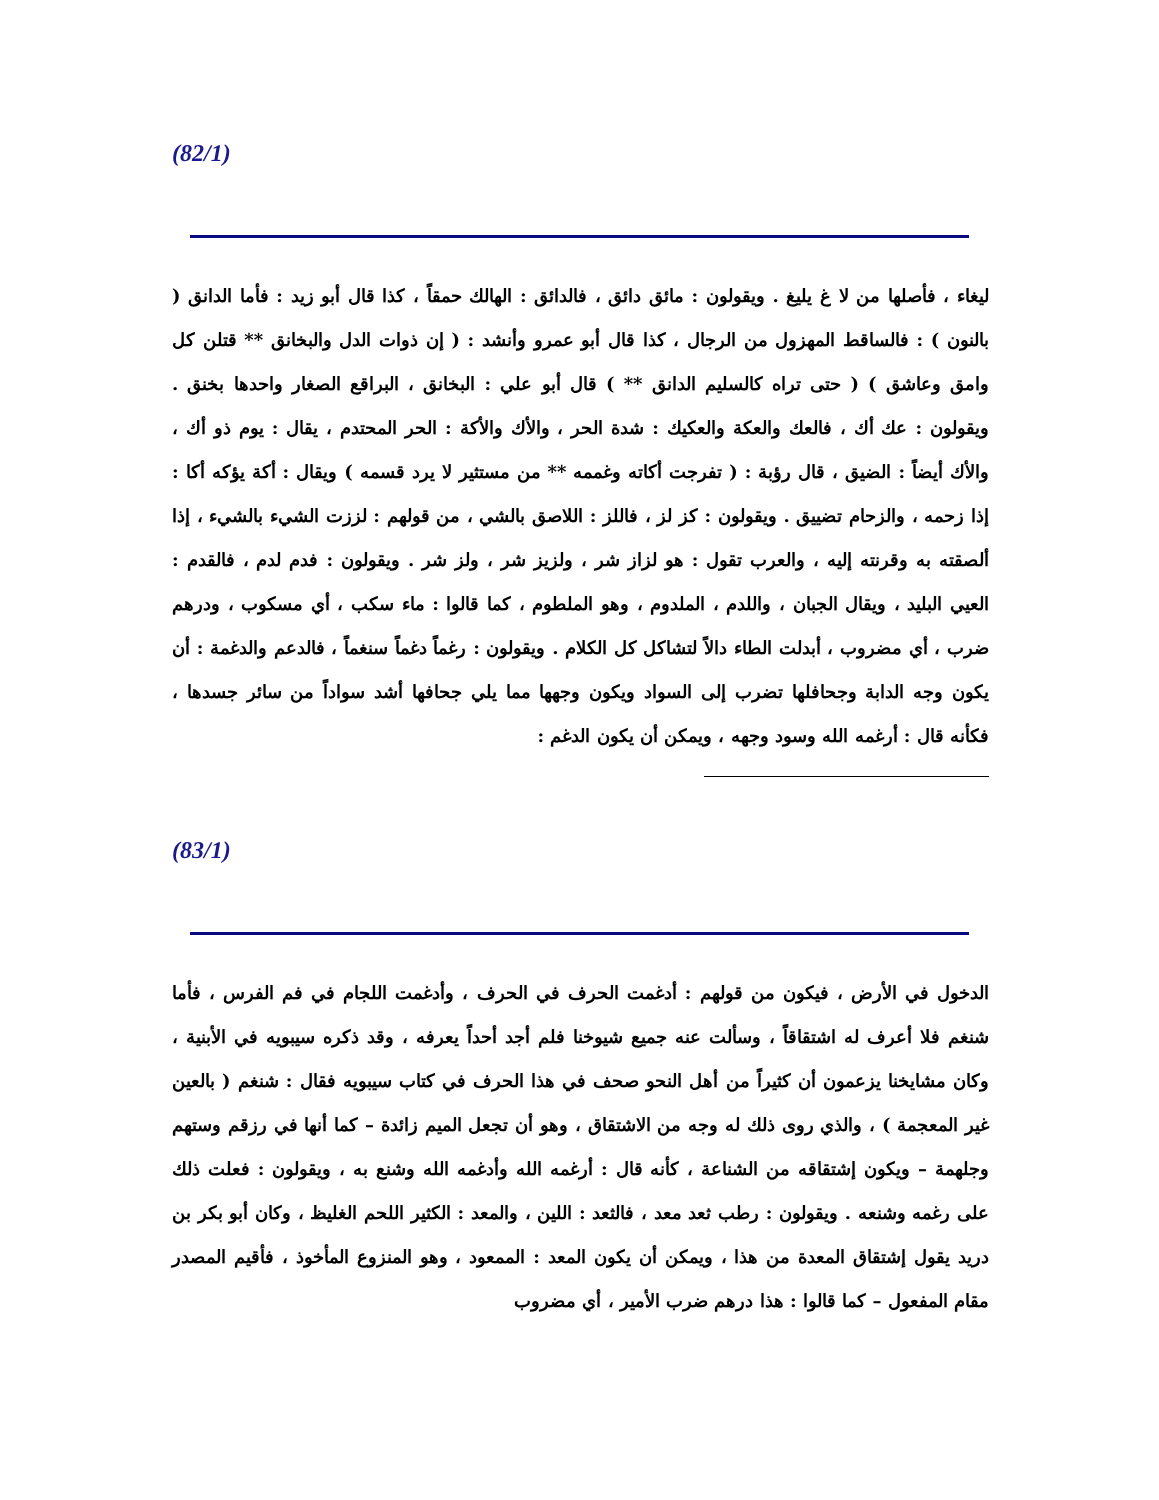(82/1)
ليغاء ، فأصلها من لا غ يليغ . ويقولون : مائق دائق ، فالدائق : الهالك حمقاً ، كذا قال أبو زيد : فأما الدانق ( بالنون ) : فالساقط المهزول من الرجال ، كذا قال أبو عمرو وأنشد : ( إن ذوات الدل والبخانق ** قتلن كل وامق وعاشق ) ( حتى تراه كالسليم الدانق ** ) قال أبو علي : البخانق ، البراقع الصغار واحدها بخنق . ويقولون : عك أك ، فالعك والعكة والعكيك : شدة الحر ، والأك والأكة : الحر المحتدم ، يقال : يوم ذو أك ، والأك أيضاً : الضيق ، قال رؤبة : ( تفرجت أكاته وغممه ** من مستثير لا يرد قسمه ) ويقال : أكة يؤكه أكا : إذا زحمه ، والزحام تضييق . ويقولون : كز لز ، فاللز : اللاصق بالشي ، من قولهم : لززت الشيء بالشيء ، إذا ألصقته به وقرنته إليه ، والعرب تقول : هو لزاز شر ، ولزيز شر ، ولز شر . ويقولون : فدم لدم ، فالقدم : العيي البليد ، ويقال الجبان ، واللدم ، الملدوم ، وهو الملطوم ، كما قالوا : ماء سكب ، أي مسكوب ، ودرهم ضرب ، أي مضروب ، أبدلت الطاء دالاً لتشاكل كل الكلام . ويقولون : رغماً دغماً سنغماً ، فالدعم والدغمة : أن يكون وجه الدابة وجحافلها تضرب إلى السواد ويكون وجهها مما يلي جحافها أشد سواداً من سائر جسدها ، فكأنه قال : أرغمه الله وسود وجهه ، ويمكن أن يكون الدغم :
(83/1)
الدخول في الأرض ، فيكون من قولهم : أدغمت الحرف في الحرف ، وأدغمت اللجام في فم الفرس ، فأما شنغم فلا أعرف له اشتقاقاً ، وسألت عنه جميع شيوخنا فلم أجد أحداً يعرفه ، وقد ذكره سيبويه في الأبنية ، وكان مشايخنا يزعمون أن كثيراً من أهل النحو صحف في هذا الحرف في كتاب سيبويه فقال : شنغم ( بالعين غير المعجمة ) ، والذي روى ذلك له وجه من الاشتقاق ، وهو أن تجعل الميم زائدة – كما أنها في رزقم وستهم وجلهمة – ويكون إشتقاقه من الشناعة ، كأنه قال : أرغمه الله وأدغمه الله وشنع به ، ويقولون : فعلت ذلك على رغمه وشنعه . ويقولون : رطب ثعد معد ، فالثعد : اللين ، والمعد : الكثير اللحم الغليظ ، وكان أبو بكر بن دريد يقول إشتقاق المعدة من هذا ، ويمكن أن يكون المعد : الممعود ، وهو المنزوع المأخوذ ، فأقيم المصدر مقام المفعول – كما قالوا : هذا درهم ضرب الأمير ، أي مضروب